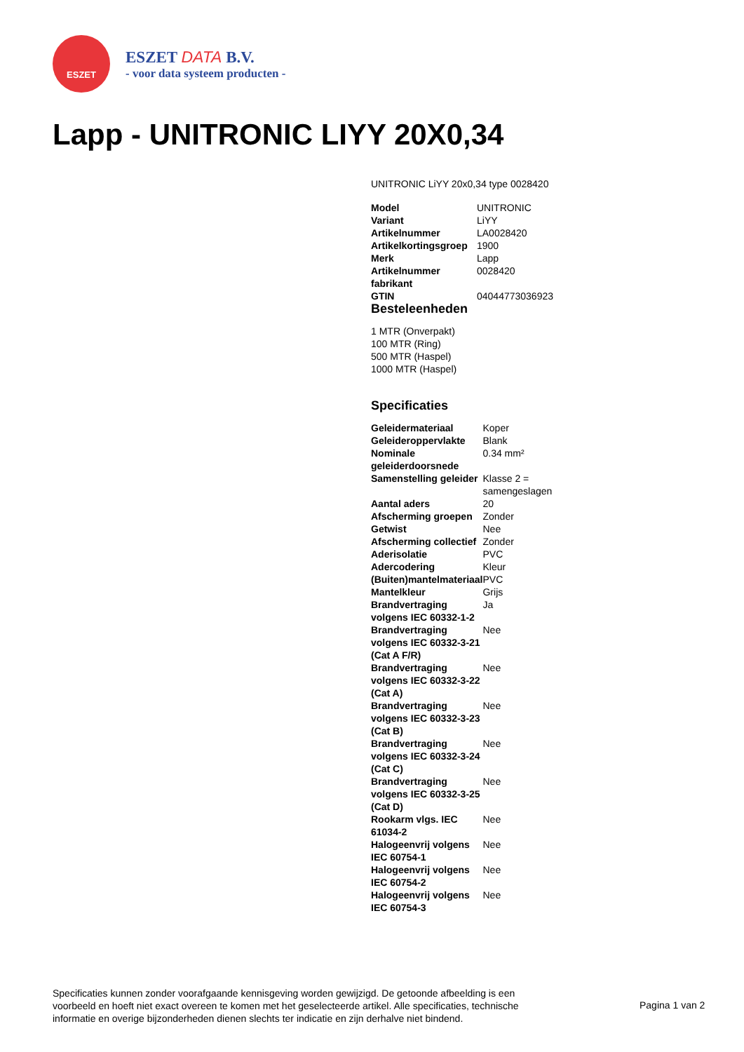ESZET
ESZET DATA B.V.
- voor data systeem producten -
Lapp - UNITRONIC LIYY 20X0,34
UNITRONIC LiYY 20x0,34 type 0028420
| Model | UNITRONIC |
| Variant | LiYY |
| Artikelnummer | LA0028420 |
| Artikelkortingsgroep | 1900 |
| Merk | Lapp |
| Artikelnummer fabrikant | 0028420 |
| GTIN | 04044773036923 |
Besteleenheden
1 MTR (Onverpakt)
100 MTR (Ring)
500 MTR (Haspel)
1000 MTR (Haspel)
Specificaties
| Geleidermateriaal | Koper |
| Geleideroppervlakte | Blank |
| Nominale geleiderdoorsnede | 0.34 mm² |
| Samenstelling geleider | Klasse 2 = samengeslagen |
| Aantal aders | 20 |
| Afscherming groepen | Zonder |
| Getwist | Nee |
| Afscherming collectief | Zonder |
| Aderisolatie | PVC |
| Adercodering | Kleur |
| (Buiten)mantelmateriaal | PVC |
| Mantelkleur | Grijs |
| Brandvertraging volgens IEC 60332-1-2 | Ja |
| Brandvertraging volgens IEC 60332-3-21 (Cat A F/R) | Nee |
| Brandvertraging volgens IEC 60332-3-22 (Cat A) | Nee |
| Brandvertraging volgens IEC 60332-3-23 (Cat B) | Nee |
| Brandvertraging volgens IEC 60332-3-24 (Cat C) | Nee |
| Brandvertraging volgens IEC 60332-3-25 (Cat D) | Nee |
| Rookarm vlgs. IEC 61034-2 | Nee |
| Halogeenvrij volgens IEC 60754-1 | Nee |
| Halogeenvrij volgens IEC 60754-2 | Nee |
| Halogeenvrij volgens IEC 60754-3 | Nee |
Specificaties kunnen zonder voorafgaande kennisgeving worden gewijzigd. De getoonde afbeelding is een voorbeeld en hoeft niet exact overeen te komen met het geselecteerde artikel. Alle specificaties, technische informatie en overige bijzonderheden dienen slechts ter indicatie en zijn derhalve niet bindend.
Pagina 1 van 2